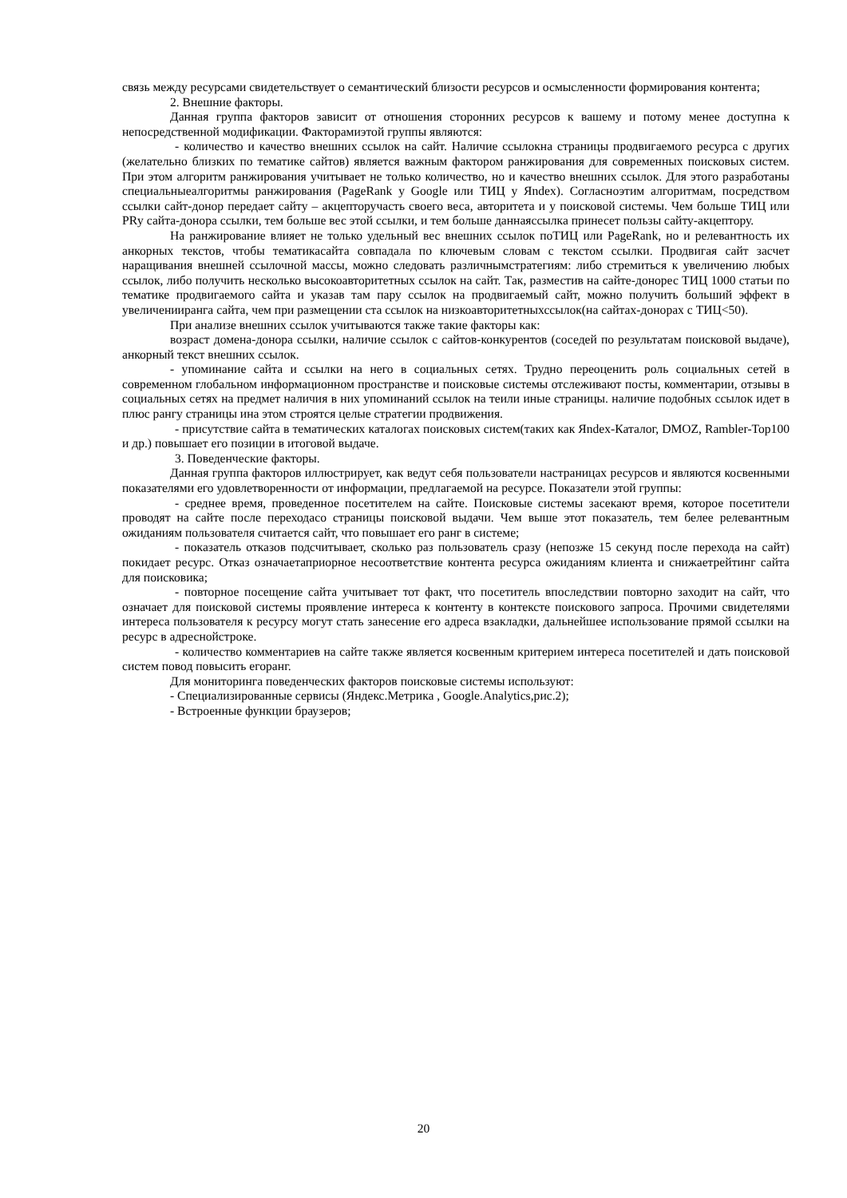связь между ресурсами свидетельствует о семантический близости ресурсов и осмысленности формирования контента;
2. Внешние факторы.
Данная группа факторов зависит от отношения сторонних ресурсов к вашему и потому менее доступна к непосредственной модификации. Факторамиэтой группы являются:
- количество и качество внешних ссылок на сайт. Наличие ссылокна страницы продвигаемого ресурса с других (желательно близких по тематике сайтов) является важным фактором ранжирования для современных поисковых систем. При этом алгоритм ранжирования учитывает не только количество, но и качество внешних ссылок. Для этого разработаны специальныеалгоритмы ранжирования (PageRank у Google или ТИЦ у Яndex). Согласноэтим алгоритмам, посредством ссылки сайт-донор передает сайту – акцепторучасть своего веса, авторитета и у поисковой системы. Чем больше ТИЦ или PRу сайта-донора ссылки, тем больше вес этой ссылки, и тем больше даннаяссылка принесет пользы сайту-акцептору.
На ранжирование влияет не только удельный вес внешних ссылок поТИЦ или PageRank, но и релевантность их анкорных текстов, чтобы тематикасайта совпадала по ключевым словам с текстом ссылки. Продвигая сайт засчет наращивания внешней ссылочной массы, можно следовать различнымстратегиям: либо стремиться к увеличению любых ссылок, либо получить несколько высокоавторитетных ссылок на сайт. Так, разместив на сайте-донорес ТИЦ 1000 статьи по тематике продвигаемого сайта и указав там пару ссылок на продвигаемый сайт, можно получить больший эффект в увеличенииранга сайта, чем при размещении ста ссылок на низкоавторитетныхссылок(на сайтах-донорах с ТИЦ<50).
При анализе внешних ссылок учитываются также такие факторы как:
возраст домена-донора ссылки, наличие ссылок с сайтов-конкурентов (соседей по результатам поисковой выдаче), анкорный текст внешних ссылок.
- упоминание сайта и ссылки на него в социальных сетях. Трудно переоценить роль социальных сетей в современном глобальном информационном пространстве и поисковые системы отслеживают посты, комментарии, отзывы в социальных сетях на предмет наличия в них упоминаний ссылок на теили иные страницы. наличие подобных ссылок идет в плюс рангу страницы ина этом строятся целые стратегии продвижения.
- присутствие сайта в тематических каталогах поисковых систем(таких как Яndex-Каталог, DMOZ, Rambler-Top100 и др.) повышает его позиции в итоговой выдаче.
3. Поведенческие факторы.
Данная группа факторов иллюстрирует, как ведут себя пользователи настраницах ресурсов и являются косвенными показателями его удовлетворенности от информации, предлагаемой на ресурсе. Показатели этой группы:
- среднее время, проведенное посетителем на сайте. Поисковые системы засекают время, которое посетители проводят на сайте после переходасо страницы поисковой выдачи. Чем выше этот показатель, тем белее релевантным ожиданиям пользователя считается сайт, что повышает его ранг в системе;
- показатель отказов подсчитывает, сколько раз пользователь сразу (непозже 15 секунд после перехода на сайт) покидает ресурс. Отказ означаетаприорное несоответствие контента ресурса ожиданиям клиента и снижаетрейтинг сайта для поисковика;
- повторное посещение сайта учитывает тот факт, что посетитель впоследствии повторно заходит на сайт, что означает для поисковой системы проявление интереса к контенту в контексте поискового запроса. Прочими свидетелями интереса пользователя к ресурсу могут стать занесение его адреса взакладки, дальнейшее использование прямой ссылки на ресурс в адреснойстроке.
- количество комментариев на сайте также является косвенным критерием интереса посетителей и дать поисковой систем повод повысить егоранг.
Для мониторинга поведенческих факторов поисковые системы используют:
- Специализированные сервисы (Яндекс.Метрика , Google.Analytics,рис.2);
- Встроенные функции браузеров;
20